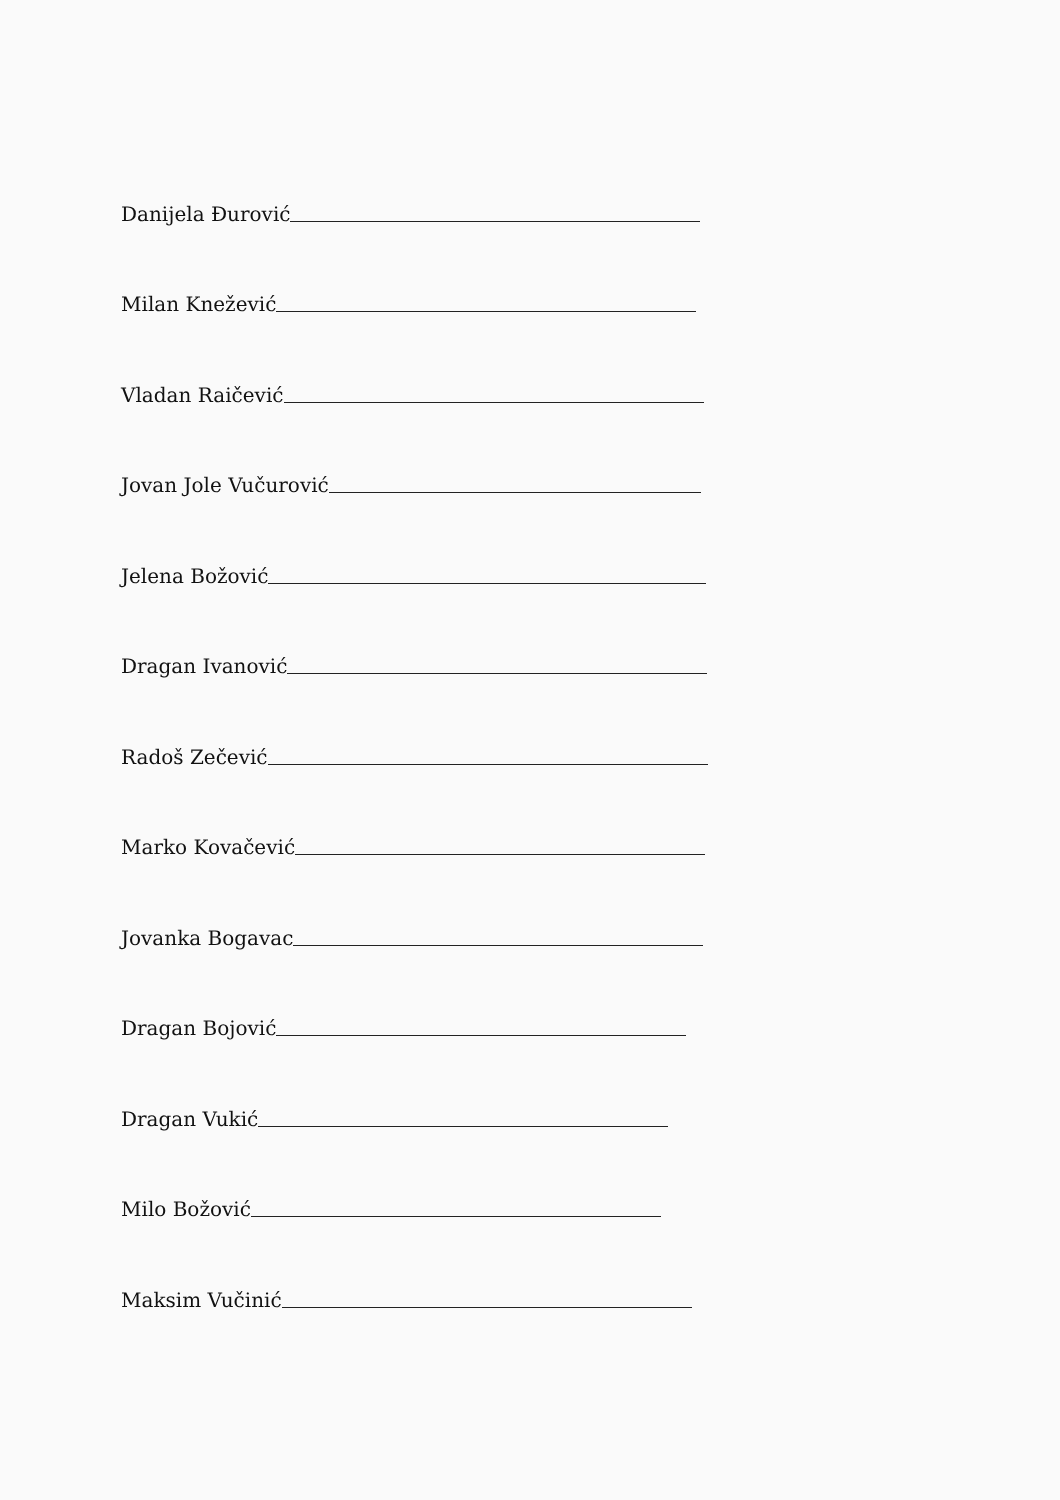Danijela Đurović
Milan Knežević
Vladan Raičević
Jovan Jole Vučurović
Jelena Božović
Dragan Ivanović
Radoš Zečević
Marko Kovačević
Jovanka Bogavac
Dragan Bojović
Dragan Vukić
Milo Božović
Maksim Vučinić